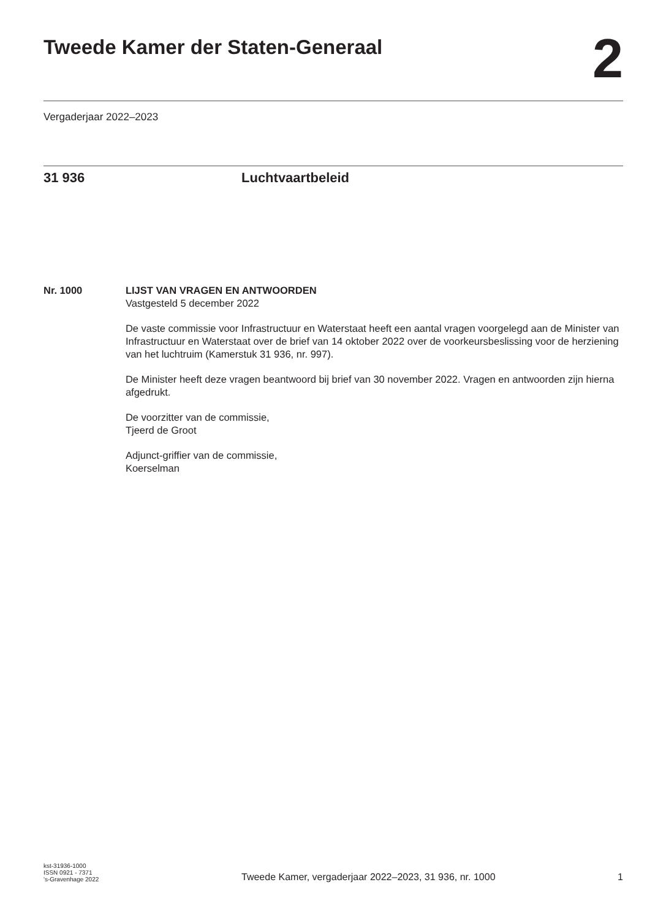Tweede Kamer der Staten-Generaal
2
Vergaderjaar 2022–2023
31 936 Luchtvaartbeleid
Nr. 1000 LIJST VAN VRAGEN EN ANTWOORDEN
Vastgesteld 5 december 2022
De vaste commissie voor Infrastructuur en Waterstaat heeft een aantal vragen voorgelegd aan de Minister van Infrastructuur en Waterstaat over de brief van 14 oktober 2022 over de voorkeursbeslissing voor de herziening van het luchtruim (Kamerstuk 31 936, nr. 997).
De Minister heeft deze vragen beantwoord bij brief van 30 november 2022. Vragen en antwoorden zijn hierna afgedrukt.
De voorzitter van de commissie,
Tjeerd de Groot
Adjunct-griffier van de commissie,
Koerselman
kst-31936-1000
ISSN 0921 - 7371
's-Gravenhage 2022
Tweede Kamer, vergaderjaar 2022–2023, 31 936, nr. 1000
1